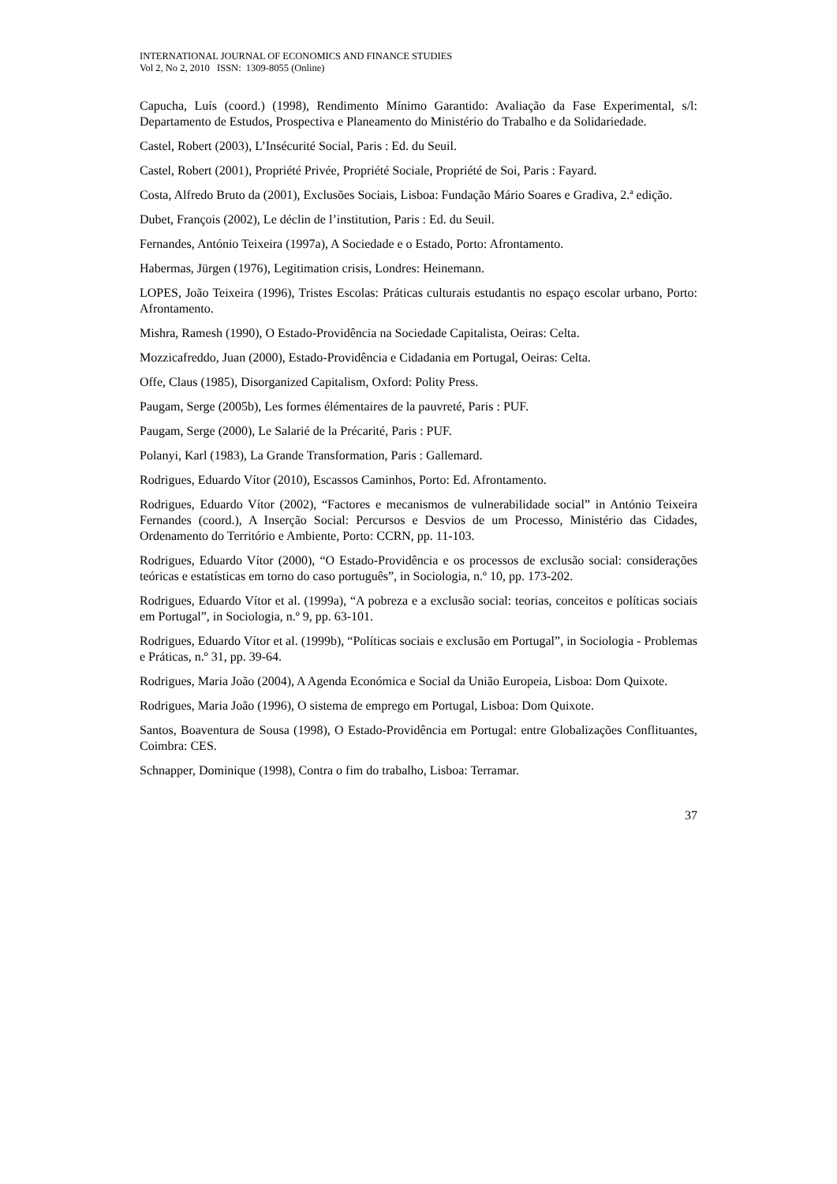INTERNATIONAL JOURNAL OF ECONOMICS AND FINANCE STUDIES
Vol 2, No 2, 2010 ISSN: 1309-8055 (Online)
Capucha, Luís (coord.) (1998), Rendimento Mínimo Garantido: Avaliação da Fase Experimental, s/l: Departamento de Estudos, Prospectiva e Planeamento do Ministério do Trabalho e da Solidariedade.
Castel, Robert (2003), L’Insécurité Social, Paris : Ed. du Seuil.
Castel, Robert (2001), Propriété Privée, Propriété Sociale, Propriété de Soi, Paris : Fayard.
Costa, Alfredo Bruto da (2001), Exclusões Sociais, Lisboa: Fundação Mário Soares e Gradiva, 2.ª edição.
Dubet, François (2002), Le déclin de l’institution, Paris : Ed. du Seuil.
Fernandes, António Teixeira (1997a), A Sociedade e o Estado, Porto: Afrontamento.
Habermas, Jürgen (1976), Legitimation crisis, Londres: Heinemann.
LOPES, João Teixeira (1996), Tristes Escolas: Práticas culturais estudantis no espaço escolar urbano, Porto: Afrontamento.
Mishra, Ramesh (1990), O Estado-Providência na Sociedade Capitalista, Oeiras: Celta.
Mozzicafreddo, Juan (2000), Estado-Providência e Cidadania em Portugal, Oeiras: Celta.
Offe, Claus (1985), Disorganized Capitalism, Oxford: Polity Press.
Paugam, Serge (2005b), Les formes élémentaires de la pauvreté, Paris : PUF.
Paugam, Serge (2000), Le Salarié de la Précarité, Paris : PUF.
Polanyi, Karl (1983), La Grande Transformation, Paris : Gallemard.
Rodrigues, Eduardo Vítor (2010), Escassos Caminhos, Porto: Ed. Afrontamento.
Rodrigues, Eduardo Vítor (2002), “Factores e mecanismos de vulnerabilidade social” in António Teixeira Fernandes (coord.), A Inserção Social: Percursos e Desvios de um Processo, Ministério das Cidades, Ordenamento do Território e Ambiente, Porto: CCRN, pp. 11-103.
Rodrigues, Eduardo Vítor (2000), “O Estado-Providência e os processos de exclusão social: considerações teóricas e estatísticas em torno do caso português”, in Sociologia, n.º 10, pp. 173-202.
Rodrigues, Eduardo Vítor et al. (1999a), “A pobreza e a exclusão social: teorias, conceitos e políticas sociais em Portugal”, in Sociologia, n.º 9, pp. 63-101.
Rodrigues, Eduardo Vítor et al. (1999b), “Políticas sociais e exclusão em Portugal”, in Sociologia - Problemas e Práticas, n.º 31, pp. 39-64.
Rodrigues, Maria João (2004), A Agenda Económica e Social da União Europeia, Lisboa: Dom Quixote.
Rodrigues, Maria João (1996), O sistema de emprego em Portugal, Lisboa: Dom Quixote.
Santos, Boaventura de Sousa (1998), O Estado-Providência em Portugal: entre Globalizações Conflituantes, Coimbra: CES.
Schnapper, Dominique (1998), Contra o fim do trabalho, Lisboa: Terramar.
37